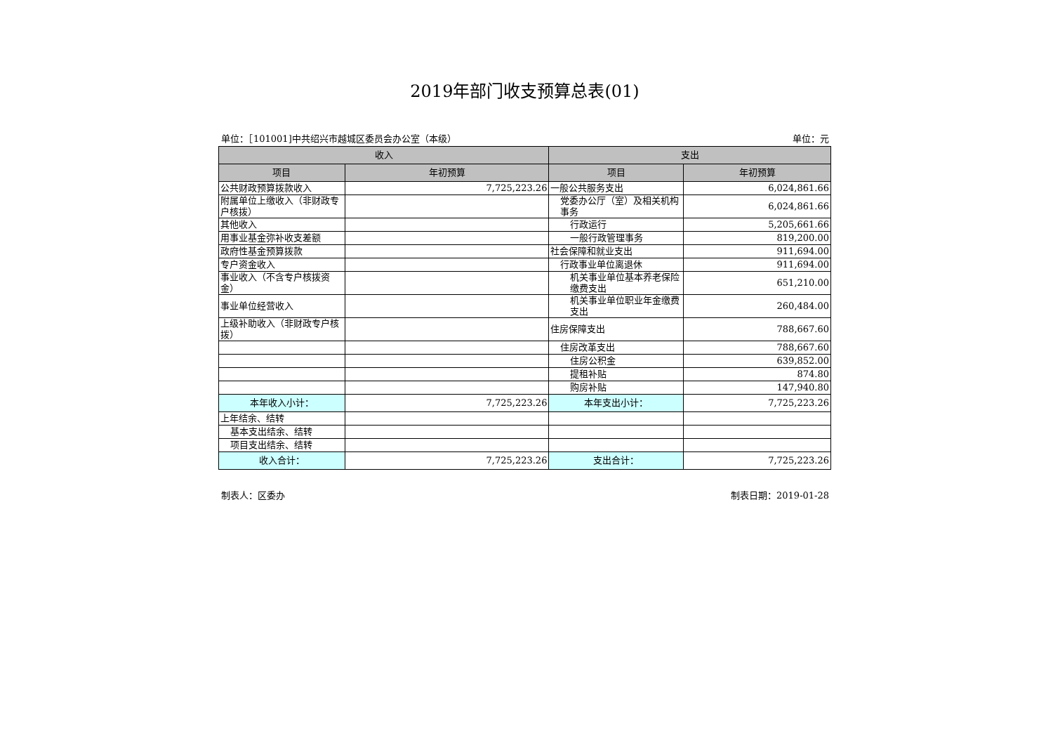2019年部门收支预算总表(01)
单位：［101001]中共绍兴市越城区委员会办公室（本级） 单位：元
| 收入 | | 支出 | |
| --- | --- | --- | --- |
| 项目 | 年初预算 | 项目 | 年初预算 |
| 公共财政预算拨款收入 | 7,725,223.26 | 一般公共服务支出 | 6,024,861.66 |
| 附属单位上缴收入（非财政专户核拨） | | 党委办公厅（室）及相关机构事务 | 6,024,861.66 |
| 其他收入 | | 行政运行 | 5,205,661.66 |
| 用事业基金弥补收支差额 | | 一般行政管理事务 | 819,200.00 |
| 政府性基金预算拨款 | | 社会保障和就业支出 | 911,694.00 |
| 专户资金收入 | | 行政事业单位离退休 | 911,694.00 |
| 事业收入（不含专户核拨资金） | | 机关事业单位基本养老保险缴费支出 | 651,210.00 |
| 事业单位经营收入 | | 机关事业单位职业年金缴费支出 | 260,484.00 |
| 上级补助收入（非财政专户核拨） | | 住房保障支出 | 788,667.60 |
| | | 住房改革支出 | 788,667.60 |
| | | 住房公积金 | 639,852.00 |
| | | 提租补贴 | 874.80 |
| | | 购房补贴 | 147,940.80 |
| 本年收入小计： | 7,725,223.26 | 本年支出小计： | 7,725,223.26 |
| 上年结余、结转 | | | |
| 基本支出结余、结转 | | | |
| 项目支出结余、结转 | | | |
| 收入合计： | 7,725,223.26 | 支出合计： | 7,725,223.26 |
制表人：区委办 制表日期：2019-01-28